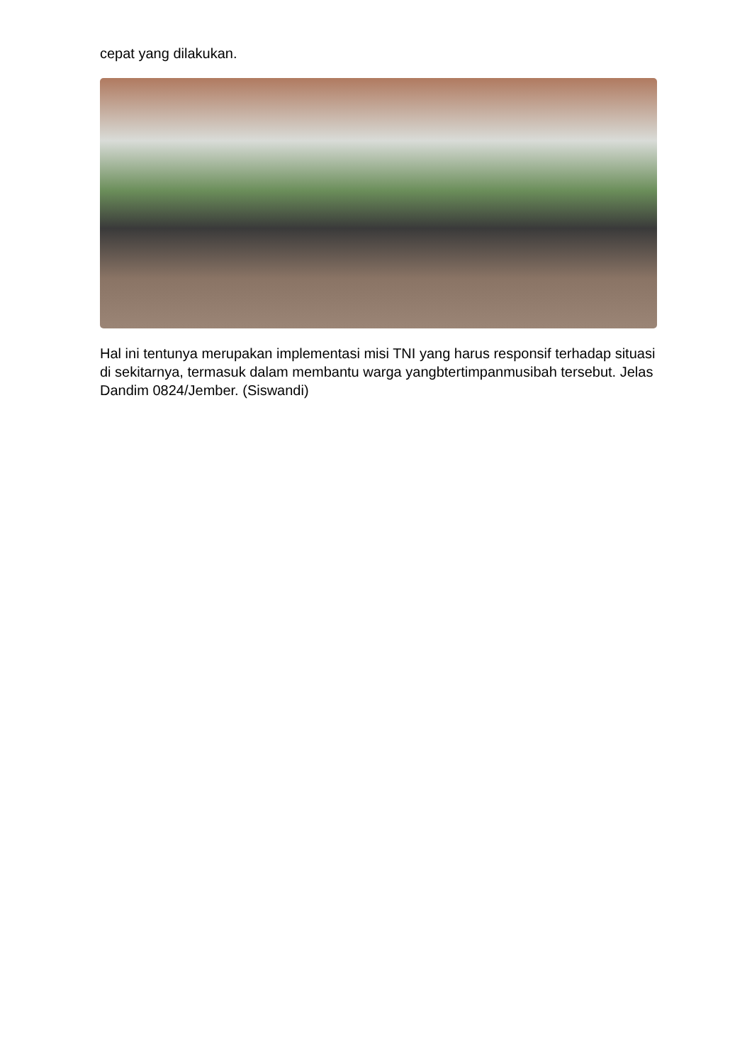cepat yang dilakukan.
Hal ini tentunya merupakan implementasi misi TNI yang harus responsif terhadap situasi di sekitarnya, termasuk dalam membantu warga yangbtertimpanmusibah tersebut. Jelas Dandim 0824/Jember. (Siswandi)